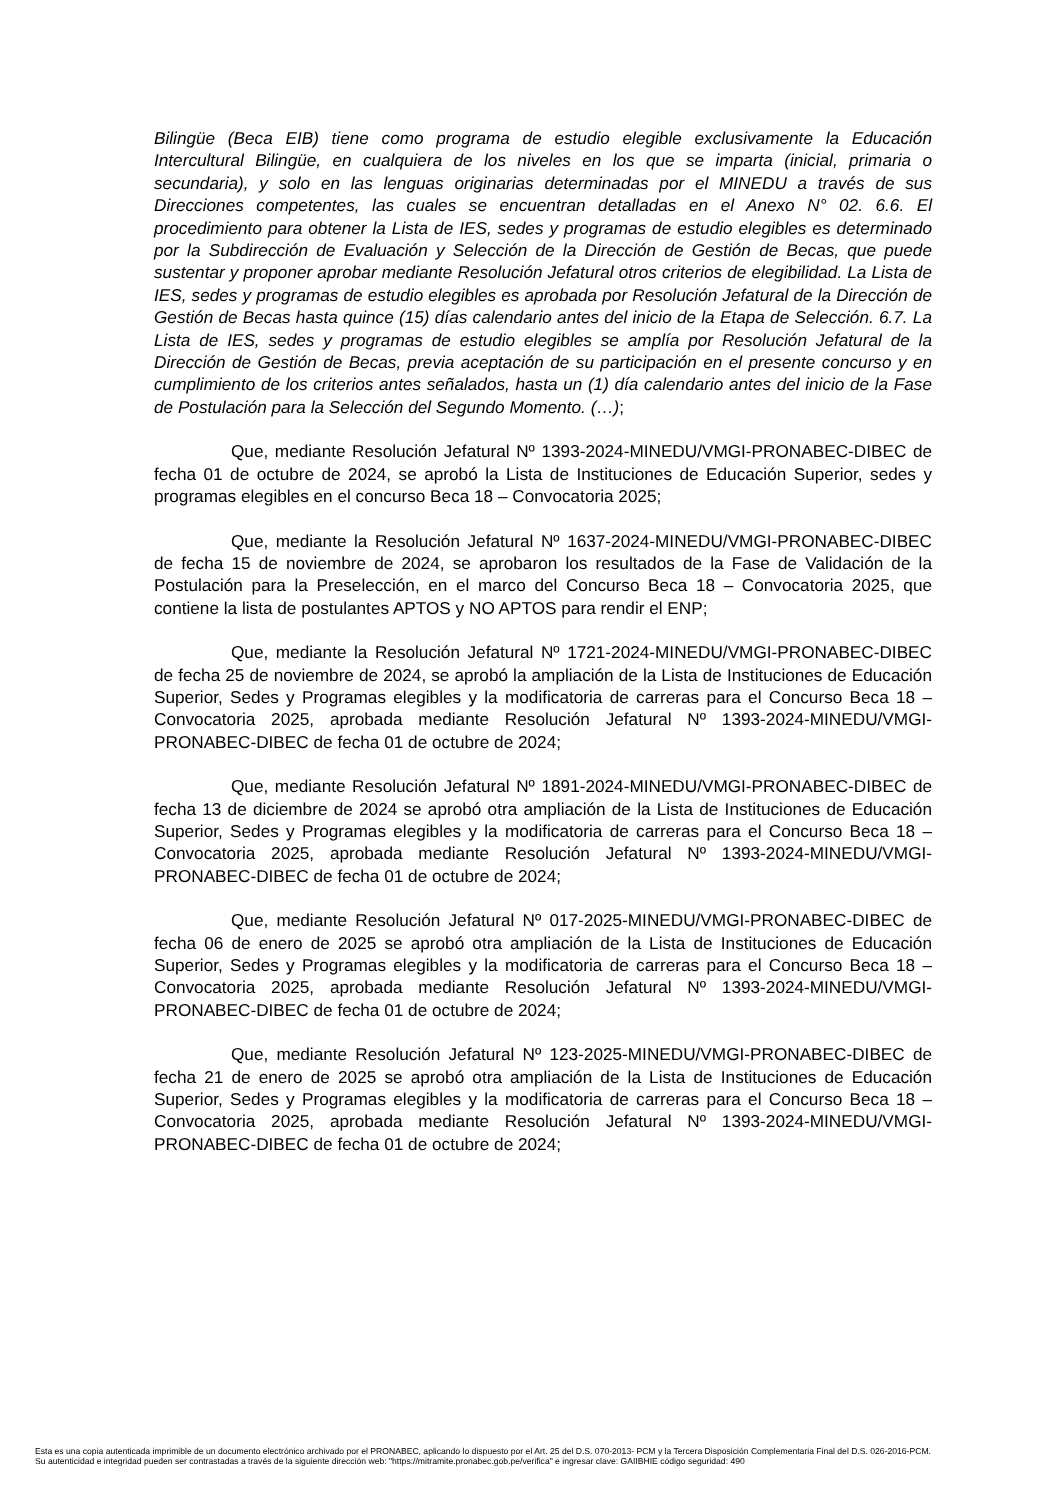Bilingüe (Beca EIB) tiene como programa de estudio elegible exclusivamente la Educación Intercultural Bilingüe, en cualquiera de los niveles en los que se imparta (inicial, primaria o secundaria), y solo en las lenguas originarias determinadas por el MINEDU a través de sus Direcciones competentes, las cuales se encuentran detalladas en el Anexo N° 02. 6.6. El procedimiento para obtener la Lista de IES, sedes y programas de estudio elegibles es determinado por la Subdirección de Evaluación y Selección de la Dirección de Gestión de Becas, que puede sustentar y proponer aprobar mediante Resolución Jefatural otros criterios de elegibilidad. La Lista de IES, sedes y programas de estudio elegibles es aprobada por Resolución Jefatural de la Dirección de Gestión de Becas hasta quince (15) días calendario antes del inicio de la Etapa de Selección. 6.7. La Lista de IES, sedes y programas de estudio elegibles se amplía por Resolución Jefatural de la Dirección de Gestión de Becas, previa aceptación de su participación en el presente concurso y en cumplimiento de los criterios antes señalados, hasta un (1) día calendario antes del inicio de la Fase de Postulación para la Selección del Segundo Momento. (…);
Que, mediante Resolución Jefatural Nº 1393-2024-MINEDU/VMGI-PRONABEC-DIBEC de fecha 01 de octubre de 2024, se aprobó la Lista de Instituciones de Educación Superior, sedes y programas elegibles en el concurso Beca 18 – Convocatoria 2025;
Que, mediante la Resolución Jefatural Nº 1637-2024-MINEDU/VMGI-PRONABEC-DIBEC de fecha 15 de noviembre de 2024, se aprobaron los resultados de la Fase de Validación de la Postulación para la Preselección, en el marco del Concurso Beca 18 – Convocatoria 2025, que contiene la lista de postulantes APTOS y NO APTOS para rendir el ENP;
Que, mediante la Resolución Jefatural Nº 1721-2024-MINEDU/VMGI-PRONABEC-DIBEC de fecha 25 de noviembre de 2024, se aprobó la ampliación de la Lista de Instituciones de Educación Superior, Sedes y Programas elegibles y la modificatoria de carreras para el Concurso Beca 18 – Convocatoria 2025, aprobada mediante Resolución Jefatural Nº 1393-2024-MINEDU/VMGI-PRONABEC-DIBEC de fecha 01 de octubre de 2024;
Que, mediante Resolución Jefatural Nº 1891-2024-MINEDU/VMGI-PRONABEC-DIBEC de fecha 13 de diciembre de 2024 se aprobó otra ampliación de la Lista de Instituciones de Educación Superior, Sedes y Programas elegibles y la modificatoria de carreras para el Concurso Beca 18 – Convocatoria 2025, aprobada mediante Resolución Jefatural Nº 1393-2024-MINEDU/VMGI-PRONABEC-DIBEC de fecha 01 de octubre de 2024;
Que, mediante Resolución Jefatural Nº 017-2025-MINEDU/VMGI-PRONABEC-DIBEC de fecha 06 de enero de 2025 se aprobó otra ampliación de la Lista de Instituciones de Educación Superior, Sedes y Programas elegibles y la modificatoria de carreras para el Concurso Beca 18 – Convocatoria 2025, aprobada mediante Resolución Jefatural Nº 1393-2024-MINEDU/VMGI-PRONABEC-DIBEC de fecha 01 de octubre de 2024;
Que, mediante Resolución Jefatural Nº 123-2025-MINEDU/VMGI-PRONABEC-DIBEC de fecha 21 de enero de 2025 se aprobó otra ampliación de la Lista de Instituciones de Educación Superior, Sedes y Programas elegibles y la modificatoria de carreras para el Concurso Beca 18 – Convocatoria 2025, aprobada mediante Resolución Jefatural Nº 1393-2024-MINEDU/VMGI-PRONABEC-DIBEC de fecha 01 de octubre de 2024;
Esta es una copia autenticada imprimible de un documento electrónico archivado por el PRONABEC, aplicando lo dispuesto por el Art. 25 del D.S. 070-2013- PCM y la Tercera Disposición Complementaria Final del D.S. 026-2016-PCM.
Su autenticidad e integridad pueden ser contrastadas a través de la siguiente dirección web: "https://mitramite.pronabec.gob.pe/verifica" e ingresar clave: GAIIBHIE código seguridad: 490